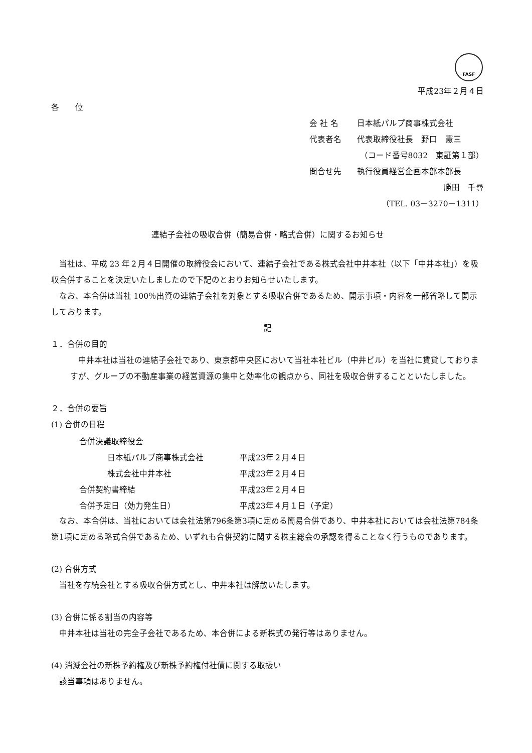FASF
平成23年２月４日
各　　位
会 社 名 日本紙パルプ商事株式会社
代表者名 代表取締役社長　野口　憲三
（コード番号8032　東証第１部）
問合せ先 執行役員経営企画本部本部長
勝田　千尋
（TEL. 03－3270－1311）
連結子会社の吸収合併（簡易合併・略式合併）に関するお知らせ
当社は、平成 23 年２月４日開催の取締役会において、連結子会社である株式会社中井本社（以下「中井本社」）を吸収合併することを決定いたしましたので下記のとおりお知らせいたします。
なお、本合併は当社 100％出資の連結子会社を対象とする吸収合併であるため、開示事項・内容を一部省略して開示しております。
記
１．合併の目的
中井本社は当社の連結子会社であり、東京都中央区において当社本社ビル（中井ビル）を当社に賃貸しておりますが、グループの不動産事業の経営資源の集中と効率化の観点から、同社を吸収合併することといたしました。
２．合併の要旨
(1) 合併の日程
| 合併決議取締役会 | |
| 日本紙パルプ商事株式会社 | 平成23年２月４日 |
| 株式会社中井本社 | 平成23年２月４日 |
| 合併契約書締結 | 平成23年２月４日 |
| 合併予定日（効力発生日） | 平成23年４月１日（予定） |
なお、本合併は、当社においては会社法第796条第3項に定める簡易合併であり、中井本社においては会社法第784条第1項に定める略式合併であるため、いずれも合併契約に関する株主総会の承認を得ることなく行うものであります。
(2) 合併方式
当社を存続会社とする吸収合併方式とし、中井本社は解散いたします。
(3) 合併に係る割当の内容等
中井本社は当社の完全子会社であるため、本合併による新株式の発行等はありません。
(4) 消滅会社の新株予約権及び新株予約権付社債に関する取扱い
該当事項はありません。